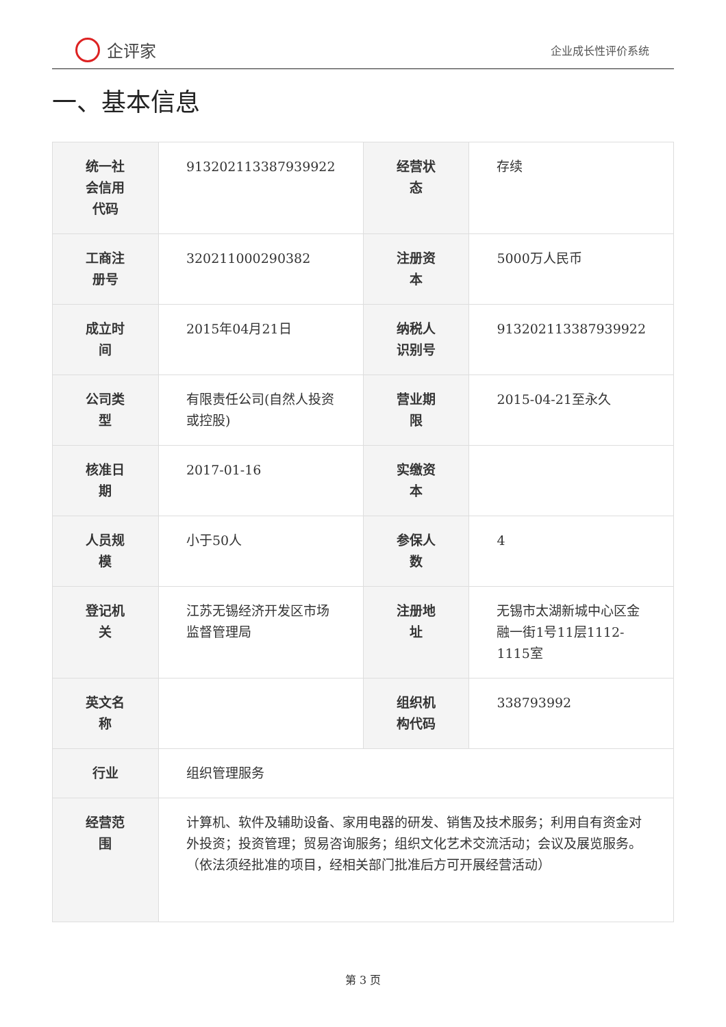企评家
企业成长性评价系统
一、基本信息
| 统一社会信用代码 | 913202113387939922 | 经营状态 | 存续 |
| 工商注册号 | 320211000290382 | 注册资本 | 5000万人民币 |
| 成立时间 | 2015年04月21日 | 纳税人识别号 | 913202113387939922 |
| 公司类型 | 有限责任公司(自然人投资或控股) | 营业期限 | 2015-04-21至永久 |
| 核准日期 | 2017-01-16 | 实缴资本 | |
| 人员规模 | 小于50人 | 参保人数 | 4 |
| 登记机关 | 江苏无锡经济开发区市场监督管理局 | 注册地址 | 无锡市太湖新城中心区金融一街1号11层1112-1115室 |
| 英文名称 | | 组织机构代码 | 338793992 |
| 行业 | 组织管理服务 | | |
| 经营范围 | 计算机、软件及辅助设备、家用电器的研发、销售及技术服务；利用自有资金对外投资；投资管理；贸易咨询服务；组织文化艺术交流活动；会议及展览服务。（依法须经批准的项目，经相关部门批准后方可开展经营活动） | | |
第 3 页